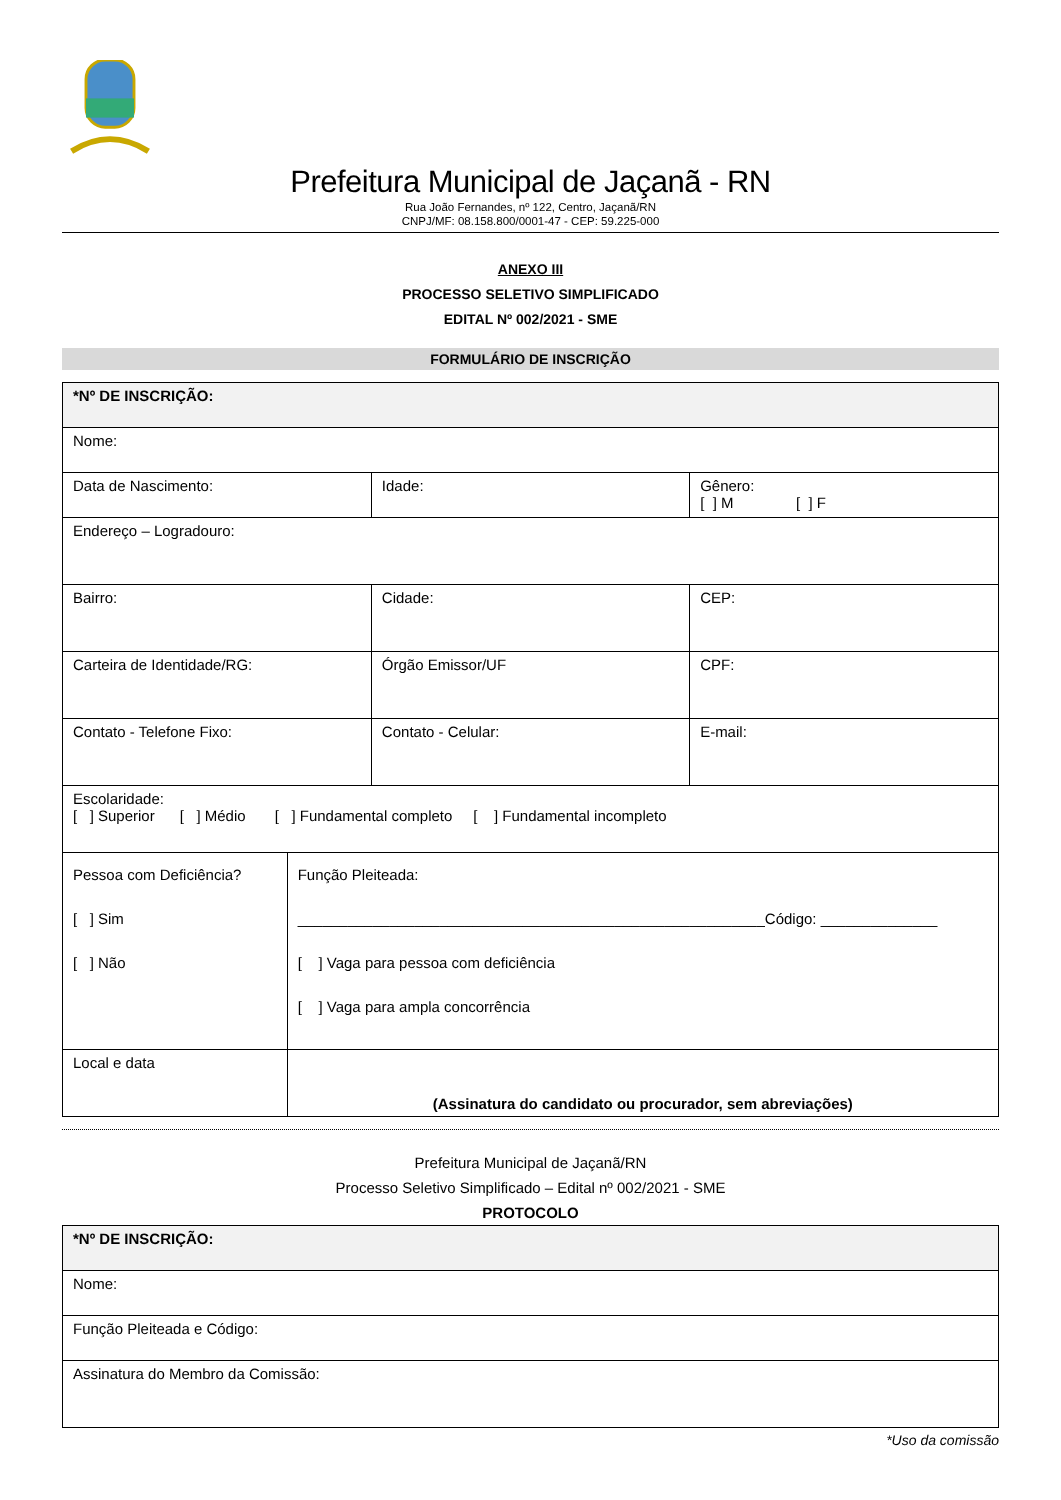Prefeitura Municipal de Jaçanã - RN
Rua João Fernandes, nº 122, Centro, Jaçanã/RN
CNPJ/MF: 08.158.800/0001-47 - CEP: 59.225-000
ANEXO III
PROCESSO SELETIVO SIMPLIFICADO
EDITAL Nº 002/2021 - SME
FORMULÁRIO DE INSCRIÇÃO
| *Nº DE INSCRIÇÃO: | | | |
| Nome: | | | |
| Data de Nascimento: | | Idade: | Gênero: [ ] M [ ] F |
| Endereço – Logradouro: | | | |
| Bairro: | | Cidade: | CEP: |
| Carteira de Identidade/RG: | | Órgão Emissor/UF | CPF: |
| Contato - Telefone Fixo: | | Contato - Celular: | E-mail: |
| Escolaridade: [ ] Superior [ ] Médio [ ] Fundamental completo [ ] Fundamental incompleto | | | |
| Pessoa com Deficiência? [ ] Sim [ ] Não | Função Pleiteada: ________________________________________________________Código: ______________ [ ] Vaga para pessoa com deficiência [ ] Vaga para ampla concorrência | | |
| Local e data | (Assinatura do candidato ou procurador, sem abreviações) | | |
Prefeitura Municipal de Jaçanã/RN
Processo Seletivo Simplificado – Edital nº 002/2021 - SME
PROTOCOLO
| *Nº DE INSCRIÇÃO: |
| Nome: |
| Função Pleiteada e Código: |
| Assinatura do Membro da Comissão: |
*Uso da comissão